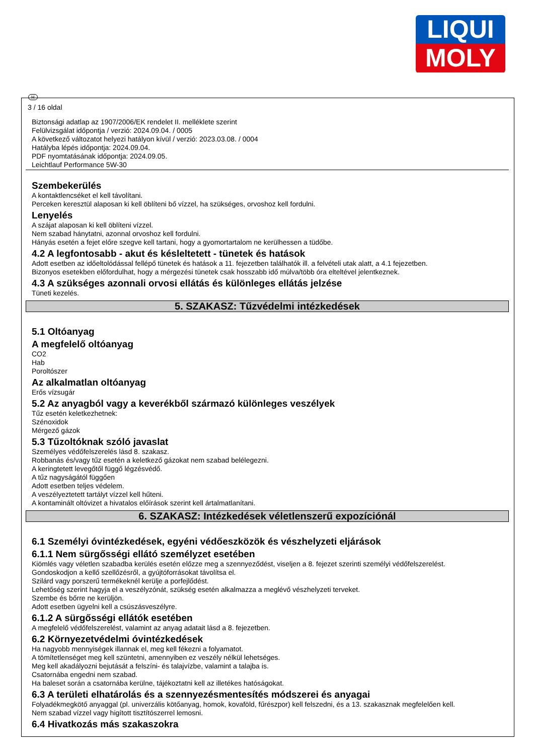LIQUI
MOLY
H
3 / 16 oldal
Biztonsági adatlap az 1907/2006/EK rendelet II. melléklete szerint
Felülvizsgálat időpontja / verzió: 2024.09.04. / 0005
A következő változatot helyezi hatályon kívül / verzió: 2023.03.08. / 0004
Hatályba lépés időpontja: 2024.09.04.
PDF nyomtatásának időpontja: 2024.09.05.
Leichtlauf Performance 5W-30
Szembekerülés
A kontaktlencséket el kell távolítani.
Perceken keresztül alaposan ki kell öblíteni bő vízzel, ha szükséges, orvoshoz kell fordulni.
Lenyelés
A szájat alaposan ki kell öblíteni vízzel.
Nem szabad hánytatni, azonnal orvoshoz kell fordulni.
Hányás esetén a fejet előre szegve kell tartani, hogy a gyomortartalom ne kerülhessen a tüdőbe.
4.2 A legfontosabb - akut és késleltetett - tünetek és hatások
Adott esetben az időeltolódással fellépő tünetek és hatások a 11. fejezetben találhatók ill. a felvételi utak alatt, a 4.1 fejezetben.
Bizonyos esetekben előfordulhat, hogy a mérgezési tünetek csak hosszabb idő múlva/több óra elteltével jelentkeznek.
4.3 A szükséges azonnali orvosi ellátás és különleges ellátás jelzése
Tüneti kezelés.
5. SZAKASZ: Tűzvédelmi intézkedések
5.1 Oltóanyag
A megfelelő oltóanyag
CO2
Hab
Poroltószer
Az alkalmatlan oltóanyag
Erős vízsugár
5.2 Az anyagból vagy a keverékből származó különleges veszélyek
Tűz esetén keletkezhetnek:
Szénoxidok
Mérgező gázok
5.3 Tűzoltóknak szóló javaslat
Személyes védőfelszerelés lásd 8. szakasz.
Robbanás és/vagy tűz esetén a keletkező gázokat nem szabad belélegezni.
A keringtetett levegőtől függő légzésvédő.
A tűz nagyságától függően
Adott esetben teljes védelem.
A veszélyeztetett tartályt vízzel kell hűteni.
A kontaminált oltóvizet a hivatalos előírások szerint kell ártalmatlanítani.
6. SZAKASZ: Intézkedések véletlenszerű expozíciónál
6.1 Személyi óvintézkedések, egyéni védőeszközök és vészhelyzeti eljárások
6.1.1 Nem sürgősségi ellátó személyzet esetében
Kiömlés vagy véletlen szabadba kerülés esetén előzze meg a szennyeződést, viseljen a 8. fejezet szerinti személyi védőfelszerelést.
Gondoskodjon a kellő szellőzésről, a gyújtóforrásokat távolítsa el.
Szilárd vagy porszerű termékeknél kerülje a porfejlődést.
Lehetőség szerint hagyja el a veszélyzónát, szükség esetén alkalmazza a meglévő vészhelyzeti terveket.
Szembe és bőrre ne kerüljön.
Adott esetben ügyelni kell a csúszásveszélyre.
6.1.2 A sürgősségi ellátók esetében
A megfelelő védőfelszerelést, valamint az anyag adatait lásd a 8. fejezetben.
6.2 Környezetvédelmi óvintézkedések
Ha nagyobb mennyiségek illannak el, meg kell fékezni a folyamatot.
A tömítetlenséget meg kell szüntetni, amennyiben ez veszély nélkül lehetséges.
Meg kell akadályozni bejutását a felszíni- és talajvízbe, valamint a talajba is.
Csatornába engedni nem szabad.
Ha baleset során a csatornába kerülne, tájékoztatni kell az illetékes hatóságokat.
6.3 A területi elhatárolás és a szennyezésmentesítés módszerei és anyagai
Folyadékmegkötő anyaggal (pl. univerzális kötőanyag, homok, kovaföld, fűrészpor) kell felszedni, és a 13. szakasznak megfelelően kell.
Nem szabad vízzel vagy higított tisztítószerrel lemosni.
6.4 Hivatkozás más szakaszokra